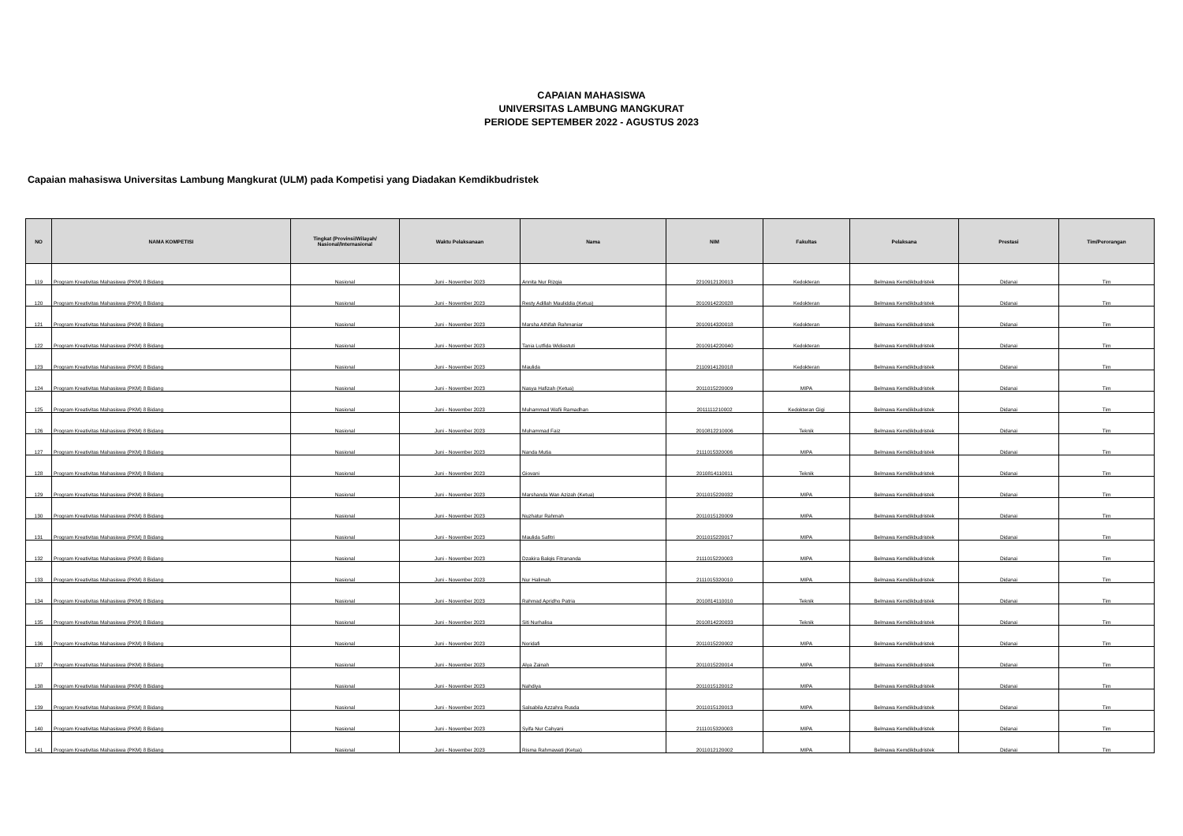CAPAIAN MAHASISWA
UNIVERSITAS LAMBUNG MANGKURAT
PERIODE SEPTEMBER 2022 - AGUSTUS 2023
Capaian mahasiswa Universitas Lambung Mangkurat (ULM) pada Kompetisi yang Diadakan Kemdikbudristek
| NO | NAMA KOMPETISI | Tingkat (Provinsi/Wilayah/ Nasional/Internasional | Waktu Pelaksanaan | Nama | NIM | Fakultas | Pelaksana | Prestasi | Tim/Perorangan |
| --- | --- | --- | --- | --- | --- | --- | --- | --- | --- |
| 119 | Program Kreativitas Mahasiswa (PKM) 8 Bidang | Nasional | Juni - November 2023 | Annita Nur Rizqia | 2210912120013 | Kedokteran | Belmawa Kemdikbudristek | Didanai | Tim |
| 120 | Program Kreativitas Mahasiswa (PKM) 8 Bidang | Nasional | Juni - November 2023 | Resty Adillah Mauliddia (Ketua) | 2010914220028 | Kedokteran | Belmawa Kemdikbudristek | Didanai | Tim |
| 121 | Program Kreativitas Mahasiswa (PKM) 8 Bidang | Nasional | Juni - November 2023 | Marsha Athifah Rahmaniar | 2010914320018 | Kedokteran | Belmawa Kemdikbudristek | Didanai | Tim |
| 122 | Program Kreativitas Mahasiswa (PKM) 8 Bidang | Nasional | Juni - November 2023 | Tania Lutfida Widiastuti | 2010914220040 | Kedokteran | Belmawa Kemdikbudristek | Didanai | Tim |
| 123 | Program Kreativitas Mahasiswa (PKM) 8 Bidang | Nasional | Juni - November 2023 | Maulida | 2110914120018 | Kedokteran | Belmawa Kemdikbudristek | Didanai | Tim |
| 124 | Program Kreativitas Mahasiswa (PKM) 8 Bidang | Nasional | Juni - November 2023 | Nasya Hafizah (Ketua) | 2011015220009 | MIPA | Belmawa Kemdikbudristek | Didanai | Tim |
| 125 | Program Kreativitas Mahasiswa (PKM) 8 Bidang | Nasional | Juni - November 2023 | Muhammad Wafii Ramadhan | 2011111210002 | Kedokteran Gigi | Belmawa Kemdikbudristek | Didanai | Tim |
| 126 | Program Kreativitas Mahasiswa (PKM) 8 Bidang | Nasional | Juni - November 2023 | Muhammad Faiz | 2010812210006 | Teknik | Belmawa Kemdikbudristek | Didanai | Tim |
| 127 | Program Kreativitas Mahasiswa (PKM) 8 Bidang | Nasional | Juni - November 2023 | Nanda Mutia | 2111015320006 | MIPA | Belmawa Kemdikbudristek | Didanai | Tim |
| 128 | Program Kreativitas Mahasiswa (PKM) 8 Bidang | Nasional | Juni - November 2023 | Giovani | 2010814110011 | Teknik | Belmawa Kemdikbudristek | Didanai | Tim |
| 129 | Program Kreativitas Mahasiswa (PKM) 8 Bidang | Nasional | Juni - November 2023 | Marshanda Wan Azizah (Ketua) | 2011015220032 | MIPA | Belmawa Kemdikbudristek | Didanai | Tim |
| 130 | Program Kreativitas Mahasiswa (PKM) 8 Bidang | Nasional | Juni - November 2023 | Nuzhatur Rahmah | 2011015120009 | MIPA | Belmawa Kemdikbudristek | Didanai | Tim |
| 131 | Program Kreativitas Mahasiswa (PKM) 8 Bidang | Nasional | Juni - November 2023 | Maulida Safitri | 2011015220017 | MIPA | Belmawa Kemdikbudristek | Didanai | Tim |
| 132 | Program Kreativitas Mahasiswa (PKM) 8 Bidang | Nasional | Juni - November 2023 | Dzakira Balqis Fitrananda | 2111015220003 | MIPA | Belmawa Kemdikbudristek | Didanai | Tim |
| 133 | Program Kreativitas Mahasiswa (PKM) 8 Bidang | Nasional | Juni - November 2023 | Nur Halimah | 2111015320010 | MIPA | Belmawa Kemdikbudristek | Didanai | Tim |
| 134 | Program Kreativitas Mahasiswa (PKM) 8 Bidang | Nasional | Juni - November 2023 | Rahmad Apridho Patria | 2010814110010 | Teknik | Belmawa Kemdikbudristek | Didanai | Tim |
| 135 | Program Kreativitas Mahasiswa (PKM) 8 Bidang | Nasional | Juni - November 2023 | Siti Nurhalisa | 2010814220033 | Teknik | Belmawa Kemdikbudristek | Didanai | Tim |
| 136 | Program Kreativitas Mahasiswa (PKM) 8 Bidang | Nasional | Juni - November 2023 | Noridafi | 2011015220002 | MIPA | Belmawa Kemdikbudristek | Didanai | Tim |
| 137 | Program Kreativitas Mahasiswa (PKM) 8 Bidang | Nasional | Juni - November 2023 | Alya Zainah | 2011015220014 | MIPA | Belmawa Kemdikbudristek | Didanai | Tim |
| 138 | Program Kreativitas Mahasiswa (PKM) 8 Bidang | Nasional | Juni - November 2023 | Nahdiya | 2011015120012 | MIPA | Belmawa Kemdikbudristek | Didanai | Tim |
| 139 | Program Kreativitas Mahasiswa (PKM) 8 Bidang | Nasional | Juni - November 2023 | Salsabila Azzahra Rusda | 2011015120013 | MIPA | Belmawa Kemdikbudristek | Didanai | Tim |
| 140 | Program Kreativitas Mahasiswa (PKM) 8 Bidang | Nasional | Juni - November 2023 | Syifa Nur Cahyani | 2111015320003 | MIPA | Belmawa Kemdikbudristek | Didanai | Tim |
| 141 | Program Kreativitas Mahasiswa (PKM) 8 Bidang | Nasional | Juni - November 2023 | Risma Rahmawati (Ketua) | 2011012120002 | MIPA | Belmawa Kemdikbudristek | Didanai | Tim |